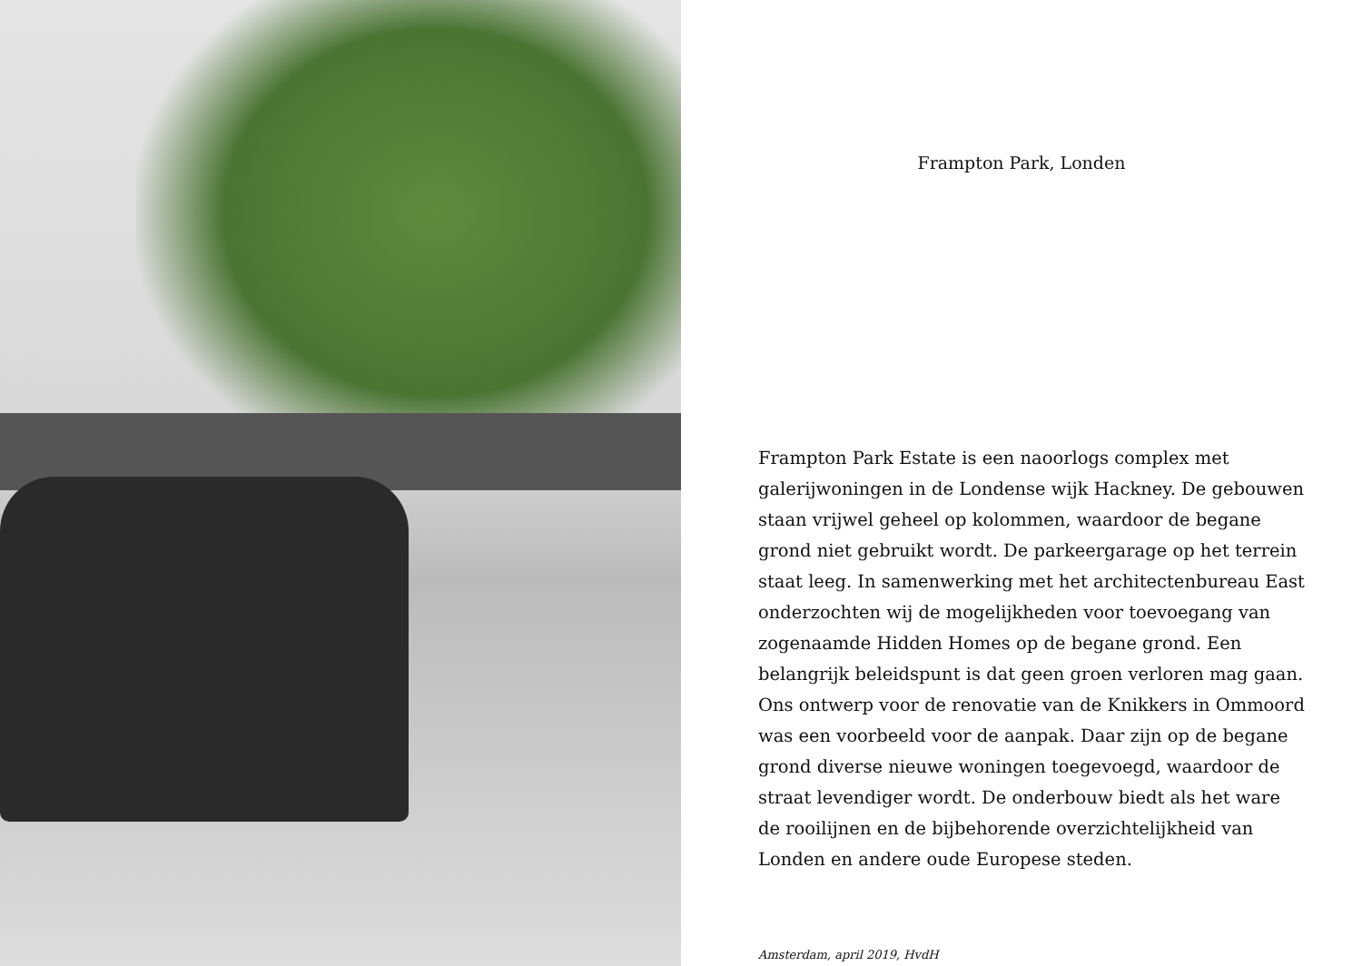Frampton Park, Londen
Frampton Park Estate is een naoorlogs complex met galerijwoningen in de Londense wijk Hackney. De gebouwen staan vrijwel geheel op kolommen, waardoor de begane grond niet gebruikt wordt. De parkeergarage op het terrein staat leeg. In samenwerking met het architectenbureau East onderzochten wij de mogelijkheden voor toevoegang van zogenaamde Hidden Homes op de begane grond. Een belangrijk beleidspunt is dat geen groen verloren mag gaan. Ons ontwerp voor de renovatie van de Knikkers in Ommoord was een voorbeeld voor de aanpak. Daar zijn op de begane grond diverse nieuwe woningen toegevoegd, waardoor de straat levendiger wordt. De onderbouw biedt als het ware de rooilijnen en de bijbehorende overzichtelijkheid van Londen en andere oude Europese steden.
Amsterdam, april 2019, HvdH